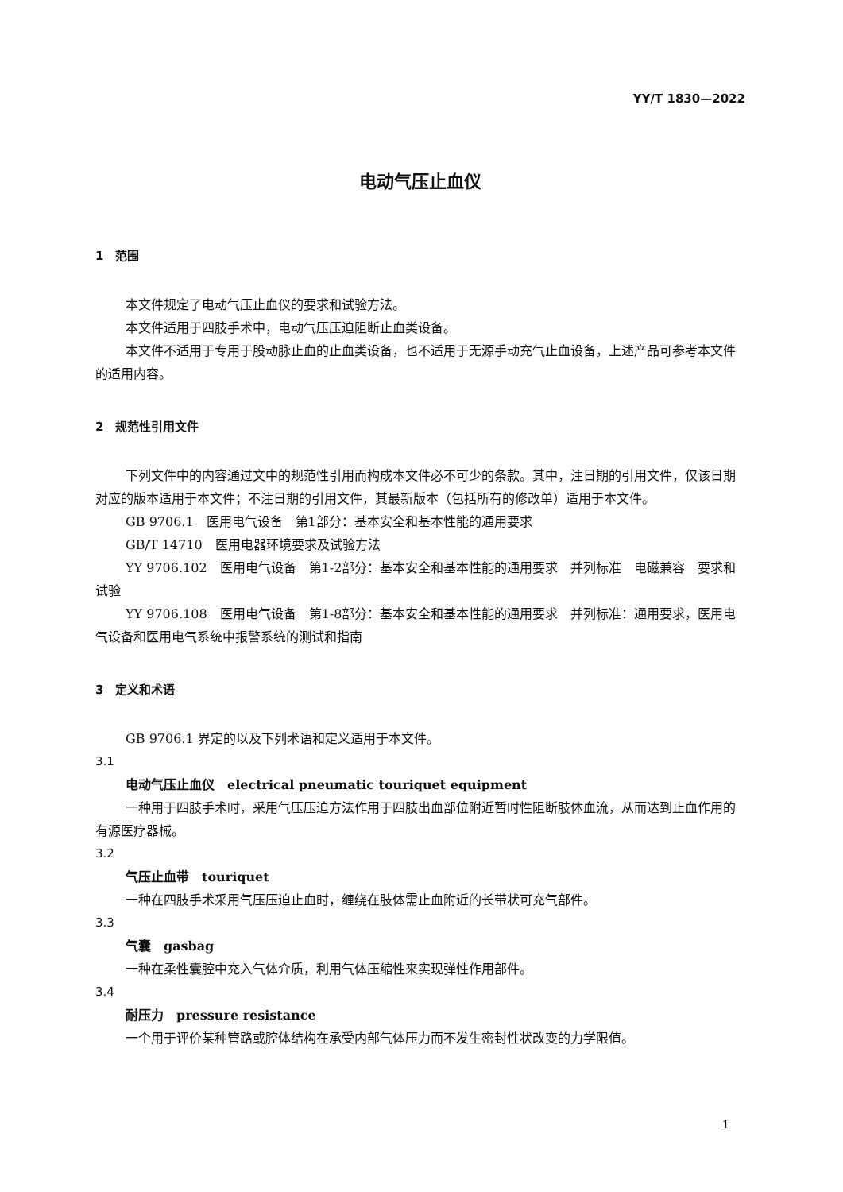YY/T 1830—2022
电动气压止血仪
1　范围
本文件规定了电动气压止血仪的要求和试验方法。
本文件适用于四肢手术中，电动气压压迫阻断止血类设备。
本文件不适用于专用于股动脉止血的止血类设备，也不适用于无源手动充气止血设备，上述产品可参考本文件的适用内容。
2　规范性引用文件
下列文件中的内容通过文中的规范性引用而构成本文件必不可少的条款。其中，注日期的引用文件，仅该日期对应的版本适用于本文件；不注日期的引用文件，其最新版本（包括所有的修改单）适用于本文件。
GB 9706.1　医用电气设备　第1部分：基本安全和基本性能的通用要求
GB/T 14710　医用电器环境要求及试验方法
YY 9706.102　医用电气设备　第1-2部分：基本安全和基本性能的通用要求　并列标准　电磁兼容　要求和试验
YY 9706.108　医用电气设备　第1-8部分：基本安全和基本性能的通用要求　并列标准：通用要求，医用电气设备和医用电气系统中报警系统的测试和指南
3　定义和术语
GB 9706.1 界定的以及下列术语和定义适用于本文件。
3.1
电动气压止血仪　electrical pneumatic touriquet equipment
一种用于四肢手术时，采用气压压迫方法作用于四肢出血部位附近暂时性阻断肢体血流，从而达到止血作用的有源医疗器械。
3.2
气压止血带　touriquet
一种在四肢手术采用气压压迫止血时，缠绕在肢体需止血附近的长带状可充气部件。
3.3
气囊　gasbag
一种在柔性囊腔中充入气体介质，利用气体压缩性来实现弹性作用部件。
3.4
耐压力　pressure resistance
一个用于评价某种管路或腔体结构在承受内部气体压力而不发生密封性状改变的力学限值。
1